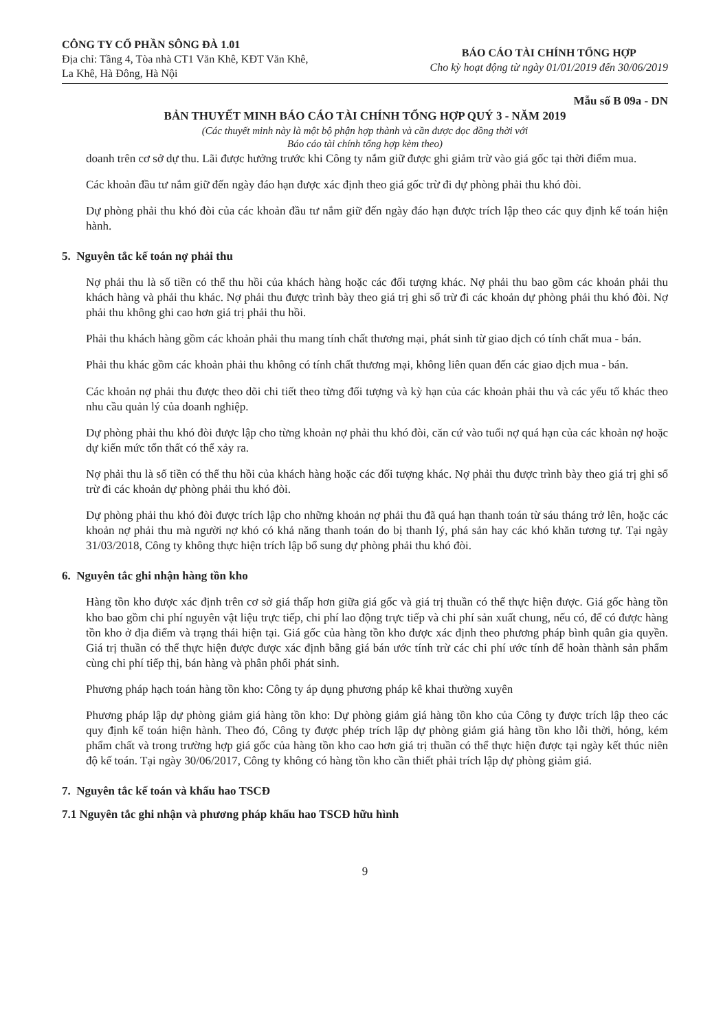CÔNG TY CỔ PHẦN SÔNG ĐÀ 1.01
Địa chỉ: Tầng 4, Tòa nhà CT1 Văn Khê, KĐT Văn Khê,
La Khê, Hà Đông, Hà Nội
BÁO CÁO TÀI CHÍNH TỔNG HỢP
Cho kỳ hoạt động từ ngày 01/01/2019 đến 30/06/2019
Mẫu số B 09a - DN
BẢN THUYẾT MINH BÁO CÁO TÀI CHÍNH TỔNG HỢP QUÝ 3 - NĂM 2019
(Các thuyết minh này là một bộ phận hợp thành và cần được đọc đồng thời với
Báo cáo tài chính tổng hợp kèm theo)
doanh trên cơ sở dự thu. Lãi được hưởng trước khi Công ty nắm giữ được ghi giảm trừ vào giá gốc tại thời điểm mua.
Các khoản đầu tư nắm giữ đến ngày đáo hạn được xác định theo giá gốc trừ đi dự phòng phải thu khó đòi.
Dự phòng phải thu khó đòi của các khoản đầu tư nắm giữ đến ngày đáo hạn được trích lập theo các quy định kế toán hiện hành.
5. Nguyên tắc kế toán nợ phải thu
Nợ phải thu là số tiền có thể thu hồi của khách hàng hoặc các đối tượng khác. Nợ phải thu bao gồm các khoản phải thu khách hàng và phải thu khác. Nợ phải thu được trình bày theo giá trị ghi sổ trừ đi các khoản dự phòng phải thu khó đòi. Nợ phải thu không ghi cao hơn giá trị phải thu hồi.
Phải thu khách hàng gồm các khoản phải thu mang tính chất thương mại, phát sinh từ giao dịch có tính chất mua - bán.
Phải thu khác gồm các khoản phải thu không có tính chất thương mại, không liên quan đến các giao dịch mua - bán.
Các khoản nợ phải thu được theo dõi chi tiết theo từng đối tượng và kỳ hạn của các khoản phải thu và các yếu tố khác theo nhu cầu quản lý của doanh nghiệp.
Dự phòng phải thu khó đòi được lập cho từng khoản nợ phải thu khó đòi, căn cứ vào tuổi nợ quá hạn của các khoản nợ hoặc dự kiến mức tổn thất có thể xảy ra.
Nợ phải thu là số tiền có thể thu hồi của khách hàng hoặc các đối tượng khác. Nợ phải thu được trình bày theo giá trị ghi sổ trừ đi các khoản dự phòng phải thu khó đòi.
Dự phòng phải thu khó đòi được trích lập cho những khoản nợ phải thu đã quá hạn thanh toán từ sáu tháng trở lên, hoặc các khoản nợ phải thu mà người nợ khó có khả năng thanh toán do bị thanh lý, phá sản hay các khó khăn tương tự. Tại ngày 31/03/2018, Công ty không thực hiện trích lập bổ sung dự phòng phải thu khó đòi.
6. Nguyên tắc ghi nhận hàng tồn kho
Hàng tồn kho được xác định trên cơ sở giá thấp hơn giữa giá gốc và giá trị thuần có thể thực hiện được. Giá gốc hàng tồn kho bao gồm chi phí nguyên vật liệu trực tiếp, chi phí lao động trực tiếp và chi phí sản xuất chung, nếu có, để có được hàng tồn kho ở địa điểm và trạng thái hiện tại. Giá gốc của hàng tồn kho được xác định theo phương pháp bình quân gia quyền. Giá trị thuần có thể thực hiện được được xác định bằng giá bán ước tính trừ các chi phí ước tính để hoàn thành sản phẩm cùng chi phí tiếp thị, bán hàng và phân phối phát sinh.
Phương pháp hạch toán hàng tồn kho: Công ty áp dụng phương pháp kê khai thường xuyên
Phương pháp lập dự phòng giảm giá hàng tồn kho: Dự phòng giảm giá hàng tồn kho của Công ty được trích lập theo các quy định kế toán hiện hành. Theo đó, Công ty được phép trích lập dự phòng giảm giá hàng tồn kho lỗi thời, hỏng, kém phẩm chất và trong trường hợp giá gốc của hàng tồn kho cao hơn giá trị thuần có thể thực hiện được tại ngày kết thúc niên độ kế toán. Tại ngày 30/06/2017, Công ty không có hàng tồn kho cần thiết phải trích lập dự phòng giảm giá.
7. Nguyên tắc kế toán và khấu hao TSCĐ
7.1 Nguyên tắc ghi nhận và phương pháp khấu hao TSCĐ hữu hình
9